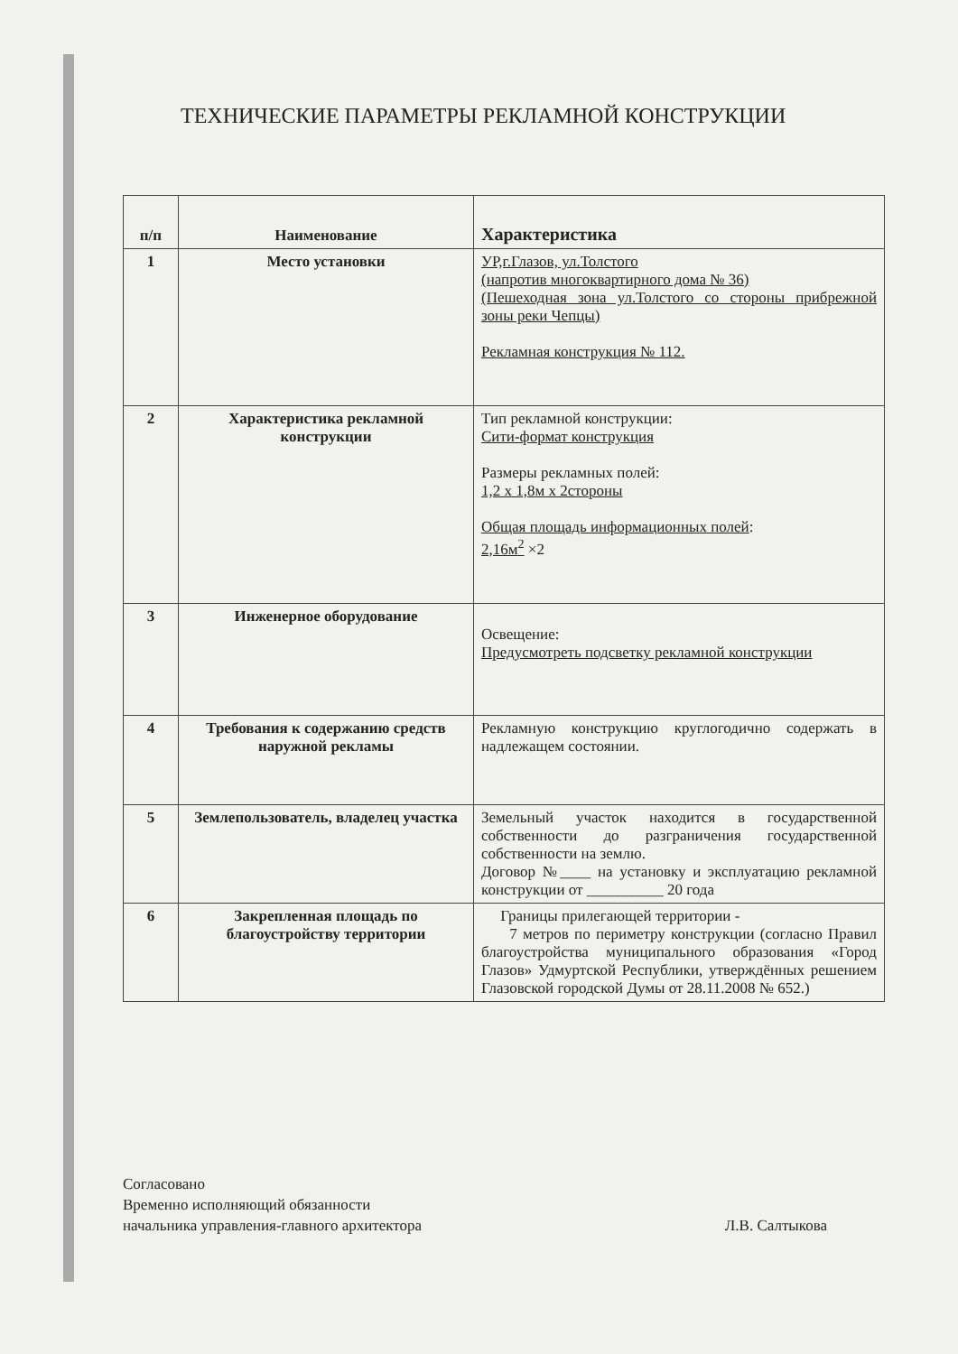ТЕХНИЧЕСКИЕ ПАРАМЕТРЫ РЕКЛАМНОЙ КОНСТРУКЦИИ
| п/п | Наименование | Характеристика |
| --- | --- | --- |
| 1 | Место установки | УР,г.Глазов, ул.Толстого (напротив многоквартирного дома № 36) (Пешеходная зона ул.Толстого со стороны прибрежной зоны реки Чепцы) Рекламная конструкция № 112. |
| 2 | Характеристика рекламной конструкции | Тип рекламной конструкции: Сити-формат конструкция Размеры рекламных полей: 1,2 х 1,8м х 2стороны Общая площадь информационных полей : 2,16м<sup>2</sup> ×2 |
| 3 | Инженерное оборудование | Освещение: Предусмотреть подсветку рекламной конструкции |
| 4 | Требования к содержанию средств наружной рекламы | Рекламную конструкцию круглогодично содержать в надлежащем состоянии. |
| 5 | Землепользователь, владелец участка | Земельный участок находится в государственной собственности до разграничения государственной собственности на землю. Договор №____ на установку и эксплуатацию рекламной конструкции от __________ 20 года |
| 6 | Закрепленная площадь по благоустройству территории | Границы прилегающей территории - 7 метров по периметру конструкции (согласно Правил благоустройства муниципального образования «Город Глазов» Удмуртской Республики, утверждённых решением Глазовской городской Думы от 28.11.2008 № 652.) |
Согласовано
Временно исполняющий обязанности
начальника управления-главного архитектора
Л.В. Салтыкова